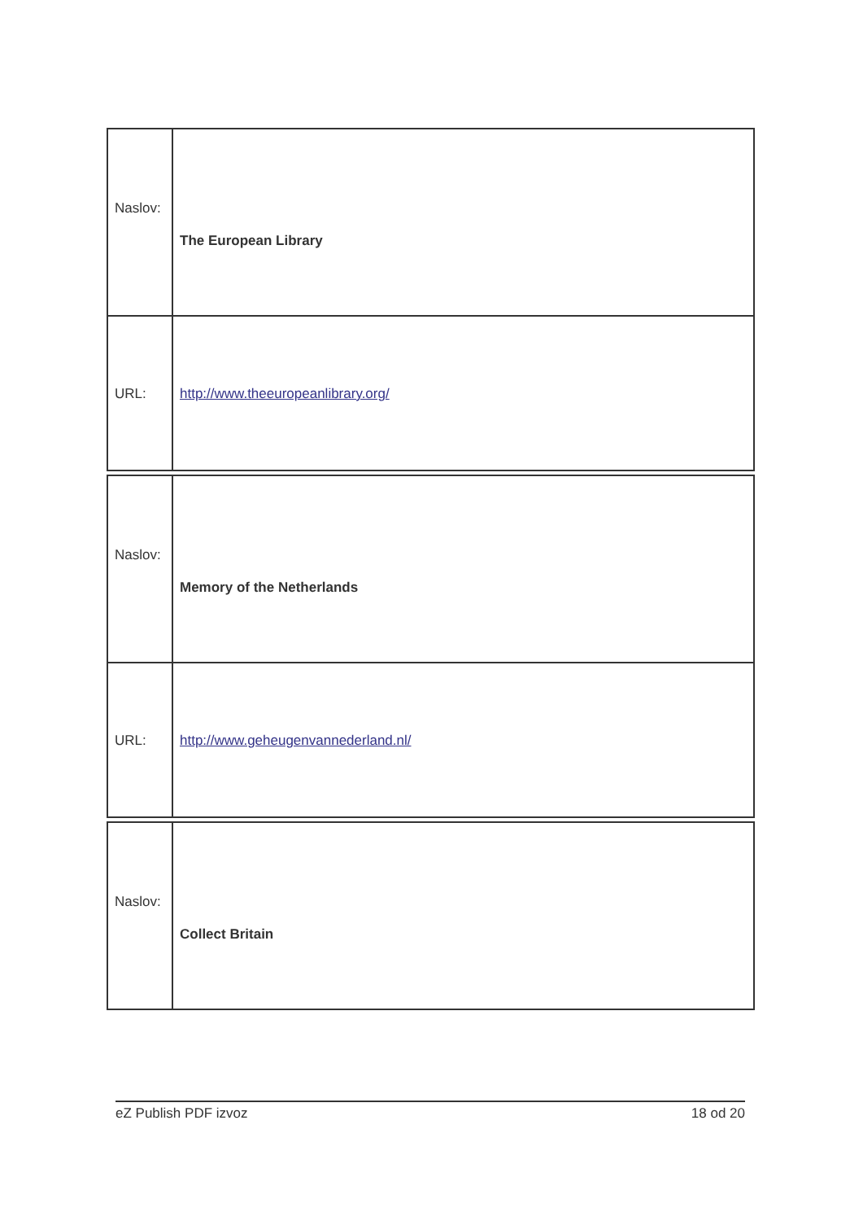| Naslov: | The European Library |
| URL: | http://www.theeuropeanlibrary.org/ |
| Naslov: | Memory of the Netherlands |
| URL: | http://www.geheugenvannederland.nl/ |
| Naslov: | Collect Britain |
eZ Publish PDF izvoz 18 od 20